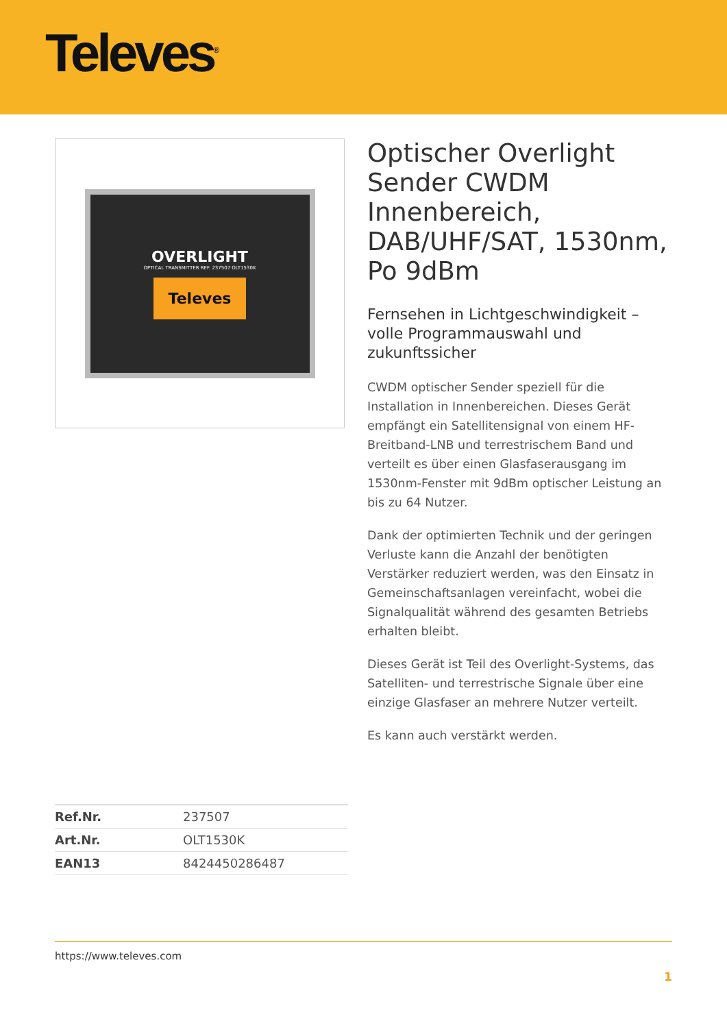Televes<sup>®</sup>
OVERLIGHT
OPTICAL TRANSMITTER REF. 237507 OLT1530K
Televes
Optischer Overlight Sender CWDM Innenbereich, DAB/UHF/SAT, 1530nm, Po 9dBm
Fernsehen in Lichtgeschwindigkeit – volle Programmauswahl und zukunftssicher
CWDM optischer Sender speziell für die Installation in Innenbereichen. Dieses Gerät empfängt ein Satellitensignal von einem HF-Breitband-LNB und terrestrischem Band und verteilt es über einen Glasfaserausgang im 1530nm-Fenster mit 9dBm optischer Leistung an bis zu 64 Nutzer.
Dank der optimierten Technik und der geringen Verluste kann die Anzahl der benötigten Verstärker reduziert werden, was den Einsatz in Gemeinschaftsanlagen vereinfacht, wobei die Signalqualität während des gesamten Betriebs erhalten bleibt.
Dieses Gerät ist Teil des Overlight-Systems, das Satelliten- und terrestrische Signale über eine einzige Glasfaser an mehrere Nutzer verteilt.
Es kann auch verstärkt werden.
| Ref.Nr. | 237507 |
| Art.Nr. | OLT1530K |
| EAN13 | 8424450286487 |
https://www.televes.com
1